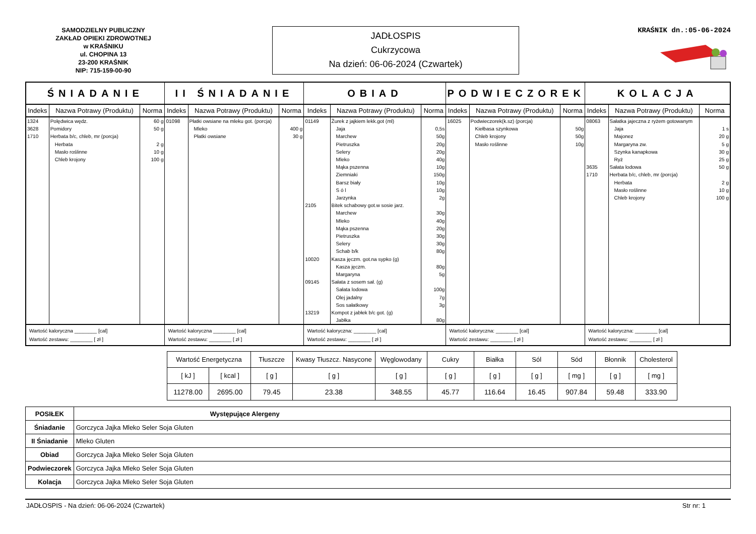SAMODZIELNY PUBLICZNY
ZAKŁAD OPIEKI ZDROWOTNEJ
w KRAŚNIKU
ul. CHOPINA 13
23-200 KRAŚNIK
NIP: 715-159-00-90
JADŁOSPIS
Cukrzycowa
Na dzień: 06-06-2024 (Czwartek)
KRAŚNIK dn.:05-06-2024
| ŚNIADANIE | | | II ŚNIADANIE | | | OBIAD | | | PODWIECZOREK | | | KOLACJA | | |
| --- | --- | --- | --- | --- | --- | --- | --- | --- | --- | --- | --- | --- | --- | --- |
| Indeks | Nazwa Potrawy (Produktu) | Norma | Indeks | Nazwa Potrawy (Produktu) | Norma | Indeks | Nazwa Potrawy (Produktu) | Norma | Indeks | Nazwa Potrawy (Produktu) | Norma | Indeks | Nazwa Potrawy (Produktu) | Norma |
| 1324 3628 1710 | Polędwica wędz. Pomidory Herbata b/c, chleb, mr (porcja) Herbata Masło roślinne Chleb krojony | 60 g 50 g 2 g 10 g 100 g | 01098 | Płatki owsiane na mleku got. (porcja) Mleko Płatki owsiane | 400 g 30 g | 01149 2105 10020 09145 13219 | Żurek z jajkiem lekk.got (ml) Jaja Marchew Pietruszka Selery Mleko Mąka pszenna Ziemniaki Barsz biały S ó l Jarzynka Bitek schabowy got.w sosie jarz. Marchew Mleko Mąka pszenna Pietruszka Selery Schab b/k Kasza jęczm. got.na sypko (g) Kasza jęczm. Margaryna Sałata z sosem sał. (g) Sałata lodowa Olej jadalny Sos sałatkowy Kompot z jabłek b/c got. (g) Jabłka | 0,5s 50g 20g 20g 40g 10g 150g 10g 10g 2g 30g 40g 20g 30g 30g 80g 80g 5g 100g 7g 3g 80g | 16025 | Podwieczorek(k.sz) (porcja) Kiełbasa szynkowa Chleb krojony Masło roślinne | 50g 50g 10g | 08063 3635 1710 | Sałatka jajeczna z ryżem gotowanym Jaja Majonez Margaryna zw. Szynka kanapkowa Ryż Sałata lodowa Herbata b/c, chleb, mr (porcja) Herbata Masło roślinne Chleb krojony | 1 s 20 g 5 g 30 g 25 g 50 g 2 g 10 g 100 g |
| Wartość kaloryczna ________ [cal] Wartość zestawu: ________ [ zł ] | | | Wartość kaloryczna ________ [cal] Wartość zestawu: ________ [ zł ] | | | Wartość kaloryczna: ________ [cal] Wartość zestawu: ________ [ zł ] | | | Wartość kaloryczna: ________ [cal] Wartość zestawu: ________ [ zł ] | | | Wartość kaloryczna: ________ [cal] Wartość zestawu: ________ [ zł ] | | |
| Wartość Energetyczna | | Tłuszcze | Kwasy Tłuszcz. Nasycone | Węglowodany | Cukry | Białka | Sól | Sód | Błonnik | Cholesterol |
| [ kJ ] | [ kcal ] | [ g ] | [ g ] | [ g ] | [ g ] | [ g ] | [ g ] | [ mg ] | [ g ] | [ mg ] |
| 11278.00 | 2695.00 | 79.45 | 23.38 | 348.55 | 45.77 | 116.64 | 16.45 | 907.84 | 59.48 | 333.90 |
| POSIŁEK | Występujące Alergeny |
| Śniadanie | Gorczyca Jajka Mleko Seler Soja Gluten |
| II Śniadanie | Mleko Gluten |
| Obiad | Gorczyca Jajka Mleko Seler Soja Gluten |
| Podwieczorek | Gorczyca Jajka Mleko Seler Soja Gluten |
| Kolacja | Gorczyca Jajka Mleko Seler Soja Gluten |
JADŁOSPIS - Na dzień: 06-06-2024 (Czwartek) Str nr: 1